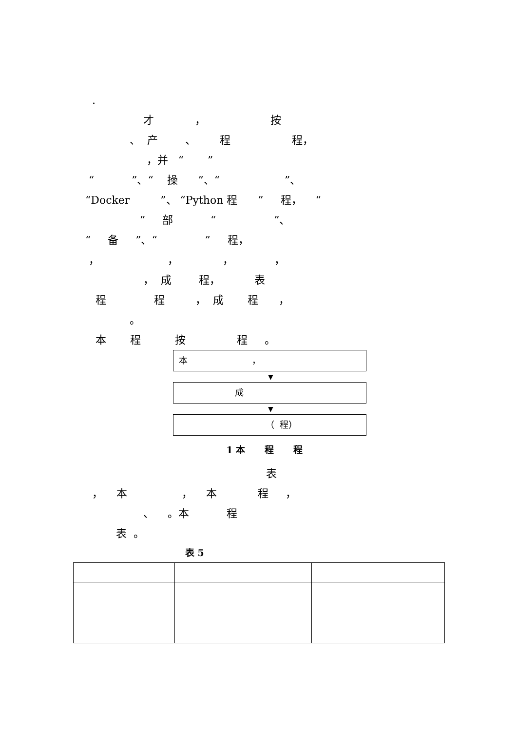.
才 ， 按
、 产 、 程 程，
，并 “ ”
“ ”、“ 操 ”、“ ”、
“Docker ”、 “Python 程 ” 程， “
” 部 “ ”、
“ 备 ”、“ ” 程，
， ， ， ，
， 成 程， 表
程 程 ， 成 程 ，
。
本 程 按 程 。
本 ，
▼
成
▼
（ 程）
1 本 程 程
表
， 本 ， 本 程 ，
、 。本 程
表 。
表 5